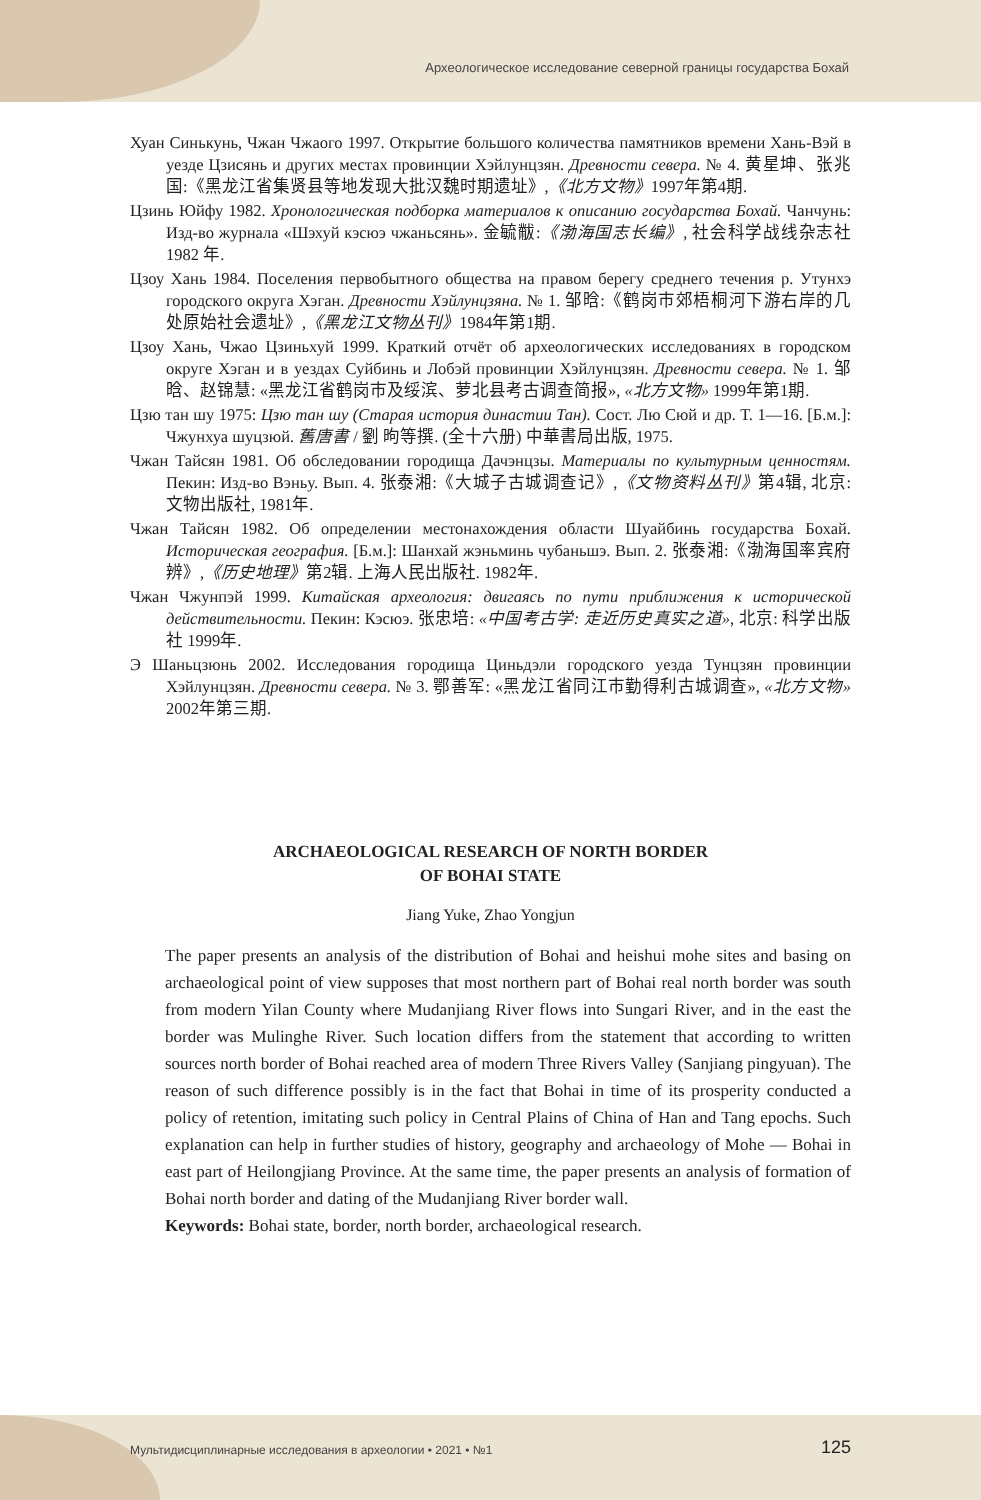Археологическое исследование северной границы государства Бохай
Хуан Синькунь, Чжан Чжаого 1997. Открытие большого количества памятников времени Хань-Вэй в уезде Цзисянь и других местах провинции Хэйлунцзян. Древности севера. № 4. 黄星坤、张兆国:《黑龙江省集贤县等地发现大批汉魏时期遗址》,《北方文物》1997年第4期.
Цзинь Юйфу 1982. Хронологическая подборка материалов к описанию государства Бохай. Чанчунь: Изд-во журнала «Шэхуй кэсюэ чжаньсянь». 金毓黻:《渤海国志长编》, 社会科学战线杂志社 1982 年.
Цзоу Хань 1984. Поселения первобытного общества на правом берегу среднего течения р. Утунхэ городского округа Хэган. Древности Хэйлунцзяна. № 1. 邹晗:《鹤岗市郊梧桐河下游右岸的几处原始社会遗址》,《黑龙江文物丛刊》1984年第1期.
Цзоу Хань, Чжао Цзиньхуй 1999. Краткий отчёт об археологических исследованиях в городском округе Хэган и в уездах Суйбинь и Лобэй провинции Хэйлунцзян. Древности севера. № 1. 邹晗、赵锦慧: «黑龙江省鹤岗市及绥滨、萝北县考古调查简报», «北方文物» 1999年第1期.
Цзю тан шу 1975: Цзю тан шу (Старая история династии Тан). Сост. Лю Сюй и др. Т. 1—16. [Б.м.]: Чжунхуа шуцзюй. 舊唐書 / 劉 昫等撰. (全十六册) 中華書局出版, 1975.
Чжан Тайсян 1981. Об обследовании городища Дачэнцзы. Материалы по культурным ценностям. Пекин: Изд-во Вэньу. Вып. 4. 张泰湘:《大城子古城调查记》,《文物资料丛刊》第4辑, 北京: 文物出版社, 1981年.
Чжан Тайсян 1982. Об определении местонахождения области Шуайбинь государства Бохай. Историческая география. [Б.м.]: Шанхай жэньминь чубаньшэ. Вып. 2. 张泰湘:《渤海国率宾府辨》,《历史地理》第2辑. 上海人民出版社. 1982年.
Чжан Чжунпэй 1999. Китайская археология: двигаясь по пути приближения к исторической действительности. Пекин: Кэсюэ. 张忠培: «中国考古学: 走近历史真实之道», 北京: 科学出版社 1999年.
Э Шаньцзюнь 2002. Исследования городища Циньдэли городского уезда Тунцзян провинции Хэйлунцзян. Древности севера. № 3. 鄂善军: «黑龙江省同江市勤得利古城调查», «北方文物» 2002年第三期.
ARCHAEOLOGICAL RESEARCH OF NORTH BORDER
OF BOHAI STATE
Jiang Yuke, Zhao Yongjun
The paper presents an analysis of the distribution of Bohai and heishui mohe sites and basing on archaeological point of view supposes that most northern part of Bohai real north border was south from modern Yilan County where Mudanjiang River flows into Sungari River, and in the east the border was Mulinghe River. Such location differs from the statement that according to written sources north border of Bohai reached area of modern Three Rivers Valley (Sanjiang pingyuan). The reason of such difference possibly is in the fact that Bohai in time of its prosperity conducted a policy of retention, imitating such policy in Central Plains of China of Han and Tang epochs. Such explanation can help in further studies of history, geography and archaeology of Mohe — Bohai in east part of Heilongjiang Province. At the same time, the paper presents an analysis of formation of Bohai north border and dating of the Mudanjiang River border wall.
Keywords: Bohai state, border, north border, archaeological research.
Мультидисциплинарные исследования в археологии • 2021 • №1 125